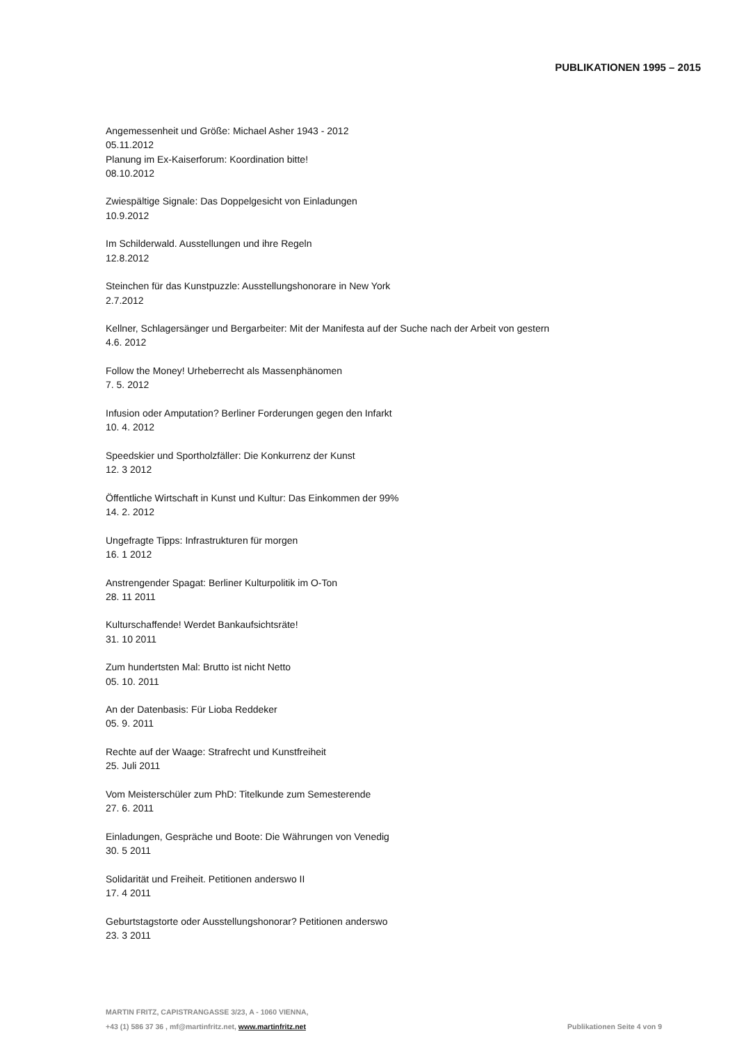PUBLIKATIONEN 1995 – 2015
Angemessenheit und Größe: Michael Asher 1943 - 2012
05.11.2012
Planung im Ex-Kaiserforum: Koordination bitte!
08.10.2012
Zwiespältige Signale: Das Doppelgesicht von Einladungen
10.9.2012
Im Schilderwald. Ausstellungen und ihre Regeln
12.8.2012
Steinchen für das Kunstpuzzle: Ausstellungshonorare in New York
2.7.2012
Kellner, Schlagersänger und Bergarbeiter: Mit der Manifesta auf der Suche nach der Arbeit von gestern
4.6. 2012
Follow the Money! Urheberrecht als Massenphänomen
7. 5. 2012
Infusion oder Amputation? Berliner Forderungen gegen den Infarkt
10. 4. 2012
Speedskier und Sportholzfäller: Die Konkurrenz der Kunst
12. 3 2012
Öffentliche Wirtschaft in Kunst und Kultur: Das Einkommen der 99%
14. 2. 2012
Ungefragte Tipps: Infrastrukturen für morgen
16. 1 2012
Anstrengender Spagat: Berliner Kulturpolitik im O-Ton
28. 11 2011
Kulturschaffende! Werdet Bankaufsichtsräte!
31. 10 2011
Zum hundertsten Mal: Brutto ist nicht Netto
05. 10. 2011
An der Datenbasis: Für Lioba Reddeker
05. 9. 2011
Rechte auf der Waage: Strafrecht und Kunstfreiheit
25. Juli 2011
Vom Meisterschüler zum PhD: Titelkunde zum Semesterende
27. 6. 2011
Einladungen, Gespräche und Boote: Die Währungen von Venedig
30. 5 2011
Solidarität und Freiheit. Petitionen anderswo II
17. 4 2011
Geburtstagstorte oder Ausstellungshonorar? Petitionen anderswo
23. 3 2011
MARTIN FRITZ, CAPISTRANGASSE 3/23, A - 1060 VIENNA,
+43 (1) 586 37 36 , mf@martinfritz.net, www.martinfritz.net Publikationen Seite 4 von 9